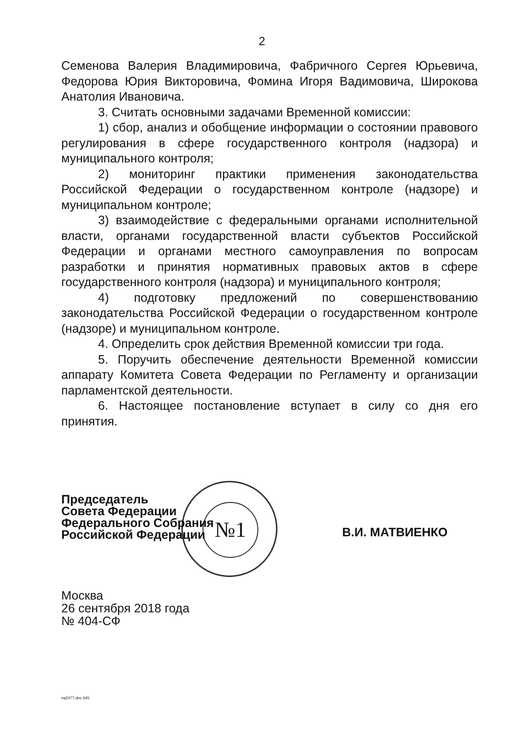2
Семенова Валерия Владимировича, Фабричного Сергея Юрьевича, Федорова Юрия Викторовича, Фомина Игоря Вадимовича, Широкова Анатолия Ивановича.
3. Считать основными задачами Временной комиссии:
1) сбор, анализ и обобщение информации о состоянии правового регулирования в сфере государственного контроля (надзора) и муниципального контроля;
2) мониторинг практики применения законодательства Российской Федерации о государственном контроле (надзоре) и муниципальном контроле;
3) взаимодействие с федеральными органами исполнительной власти, органами государственной власти субъектов Российской Федерации и органами местного самоуправления по вопросам разработки и принятия нормативных правовых актов в сфере государственного контроля (надзора) и муниципального контроля;
4) подготовку предложений по совершенствованию законодательства Российской Федерации о государственном контроле (надзоре) и муниципальном контроле.
4. Определить срок действия Временной комиссии три года.
5. Поручить обеспечение деятельности Временной комиссии аппарату Комитета Совета Федерации по Регламенту и организации парламентской деятельности.
6. Настоящее постановление вступает в силу со дня его принятия.
№1
Председатель
Совета Федерации
Федерального Собрания
Российской Федерации
В.И. МАТВИЕНКО
Москва
26 сентября 2018 года
№ 404-СФ
eq2477.doc 645